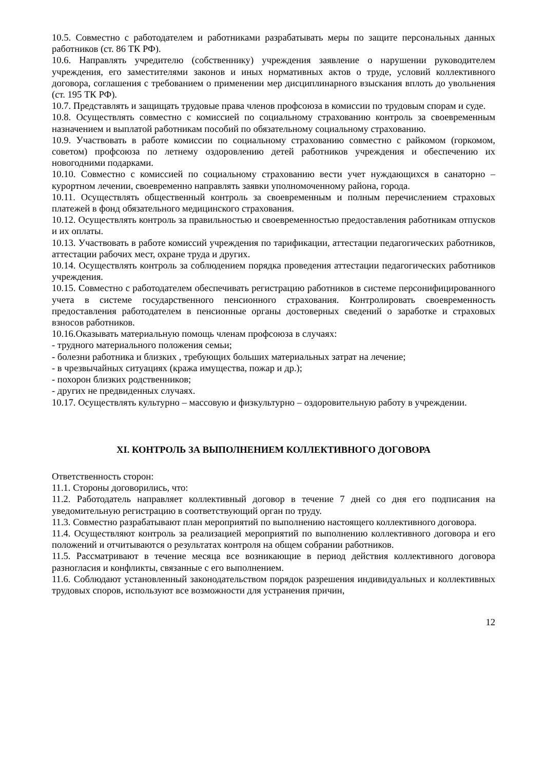10.5. Совместно с работодателем и работниками разрабатывать меры по защите персональных данных работников (ст. 86 ТК РФ).
10.6. Направлять учредителю (собственнику) учреждения заявление о нарушении руководителем учреждения, его заместителями законов и иных нормативных актов о труде, условий коллективного договора, соглашения с требованием о применении мер дисциплинарного взыскания вплоть до увольнения (ст. 195 ТК РФ).
10.7. Представлять и защищать трудовые права членов профсоюза в комиссии по трудовым спорам и суде.
10.8. Осуществлять совместно с комиссией по социальному страхованию контроль за своевременным назначением и выплатой работникам пособий по обязательному социальному страхованию.
10.9. Участвовать в работе комиссии по социальному страхованию совместно с райкомом (горкомом, советом) профсоюза по летнему оздоровлению детей работников учреждения и обеспечению их новогодними подарками.
10.10. Совместно с комиссией по социальному страхованию вести учет нуждающихся в санаторно – курортном лечении, своевременно направлять заявки уполномоченному района, города.
10.11. Осуществлять общественный контроль за своевременным и полным перечислением страховых платежей в фонд обязательного медицинского страхования.
10.12. Осуществлять контроль за правильностью и своевременностью предоставления работникам отпусков и их оплаты.
10.13. Участвовать в работе комиссий учреждения по тарификации, аттестации педагогических работников, аттестации рабочих мест, охране труда и других.
10.14. Осуществлять контроль за соблюдением порядка проведения аттестации педагогических работников учреждения.
10.15. Совместно с работодателем обеспечивать регистрацию работников в системе персонифицированного учета в системе государственного пенсионного страхования. Контролировать своевременность предоставления работодателем в пенсионные органы достоверных сведений о заработке и страховых взносов работников.
10.16.Оказывать материальную помощь членам профсоюза в случаях:
- трудного материального положения семьи;
- болезни работника и близких , требующих больших материальных затрат на лечение;
- в чрезвычайных ситуациях (кража имущества, пожар и др.);
- похорон близких родственников;
- других не предвиденных случаях.
10.17. Осуществлять культурно – массовую и физкультурно – оздоровительную работу в учреждении.
XI. КОНТРОЛЬ ЗА ВЫПОЛНЕНИЕМ КОЛЛЕКТИВНОГО ДОГОВОРА
Ответственность сторон:
11.1. Стороны договорились, что:
11.2. Работодатель направляет коллективный договор в течение 7 дней со дня его подписания на уведомительную регистрацию в соответствующий орган по труду.
11.3. Совместно разрабатывают план мероприятий по выполнению настоящего коллективного договора.
11.4. Осуществляют контроль за реализацией мероприятий по выполнению коллективного договора и его положений и отчитываются о результатах контроля на общем собрании работников.
11.5. Рассматривают в течение месяца все возникающие в период действия коллективного договора разногласия и конфликты, связанные с его выполнением.
11.6. Соблюдают установленный законодательством порядок разрешения индивидуальных и коллективных трудовых споров, используют все возможности для устранения причин,
12